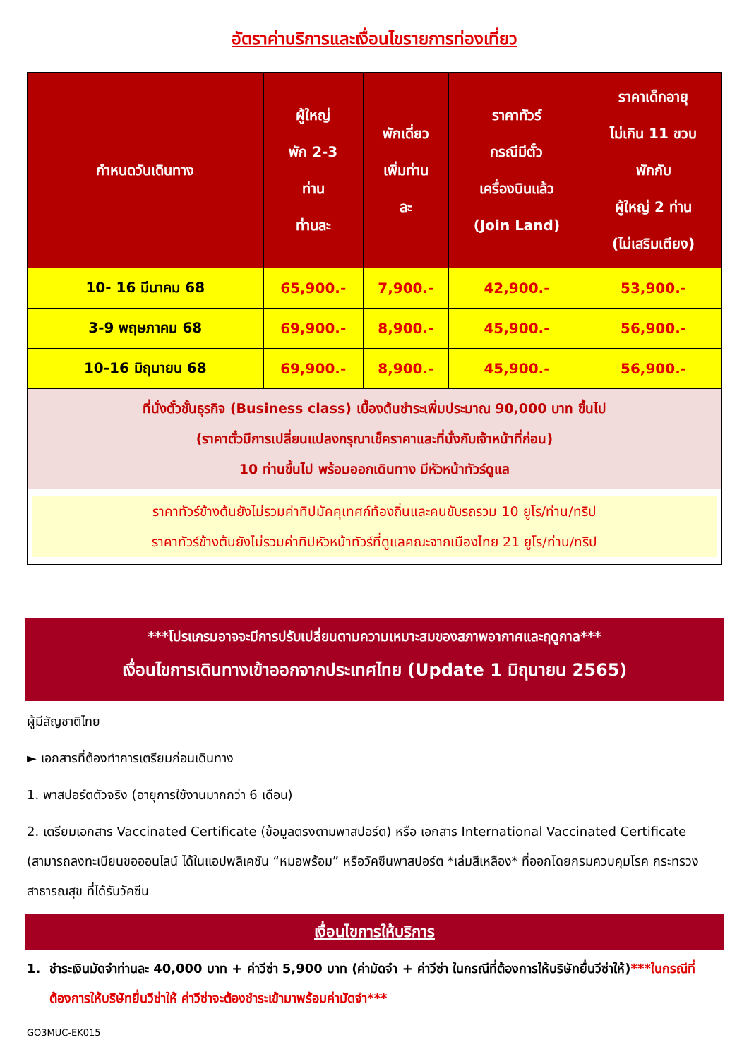อัตราค่าบริการและเงื่อนไขรายการท่องเที่ยว
| กำหนดวันเดินทาง | ผู้ใหญ่ พัก 2-3 ท่าน ท่านละ | พักเดี่ยว เพิ่มท่าน ละ | ราคาทัวร์ กรณีมีตั๋ว เครื่องบินแล้ว (Join Land) | ราคาเด็กอายุ ไม่เกิน 11 ขวบ พักกับ ผู้ใหญ่ 2 ท่าน (ไม่เสริมเตียง) |
| --- | --- | --- | --- | --- |
| 10- 16 มีนาคม 68 | 65,900.- | 7,900.- | 42,900.- | 53,900.- |
| 3-9 พฤษภาคม 68 | 69,900.- | 8,900.- | 45,900.- | 56,900.- |
| 10-16 มิถุนายน 68 | 69,900.- | 8,900.- | 45,900.- | 56,900.- |
| ที่นั่งตั๋วชั้นธุรกิจ (Business class) เบื้องต้นชำระเพิ่มประมาณ 90,000 บาท ขึ้นไป (ราคาตั๋วมีการเปลี่ยนแปลงกรุณาเช็คราคาและที่นั่งกับเจ้าหน้าที่ก่อน) 10 ท่านขึ้นไป พร้อมออกเดินทาง มีหัวหน้าทัวร์ดูแล | | | | |
| ราคาทัวร์ข้างต้นยังไม่รวมค่าทิปมัคคุเทศก์ท้องถิ่นและคนขับรถรวม 10 ยูโร/ท่าน/ทริป ราคาทัวร์ข้างต้นยังไม่รวมค่าทิปหัวหน้าทัวร์ที่ดูแลคณะจากเมืองไทย 21 ยูโร/ท่าน/ทริป | | | | |
***โปรแกรมอาจจะมีการปรับเปลี่ยนตามความเหมาะสมของสภาพอากาศและฤดูกาล***
เงื่อนไขการเดินทางเข้าออกจากประเทศไทย (Update 1 มิถุนายน 2565)
ผู้มีสัญชาติไทย
► เอกสารที่ต้องทำการเตรียมก่อนเดินทาง
1. พาสปอร์ตตัวจริง (อายุการใช้งานมากกว่า 6 เดือน)
2. เตรียมเอกสาร Vaccinated Certificate (ข้อมูลตรงตามพาสปอร์ต) หรือ เอกสาร International Vaccinated Certificate (สามารถลงทะเบียนขอออนไลน์ ได้ในแอปพลิเคชัน “หมอพร้อม” หรือวัคซีนพาสปอร์ต *เล่มสีเหลือง* ที่ออกโดยกรมควบคุมโรค กระทรวงสาธารณสุข ที่ได้รับวัคซีน
เงื่อนไขการให้บริการ
1. ชำระเงินมัดจำท่านละ 40,000 บาท + ค่าวีซ่า 5,900 บาท (ค่ามัดจำ + ค่าวีซ่า ในกรณีที่ต้องการให้บริษัทยื่นวีซ่าให้)***ในกรณีที่ต้องการให้บริษัทยื่นวีซ่าให้ ค่าวีซ่าจะต้องชำระเข้ามาพร้อมค่ามัดจำ***
GO3MUC-EK015